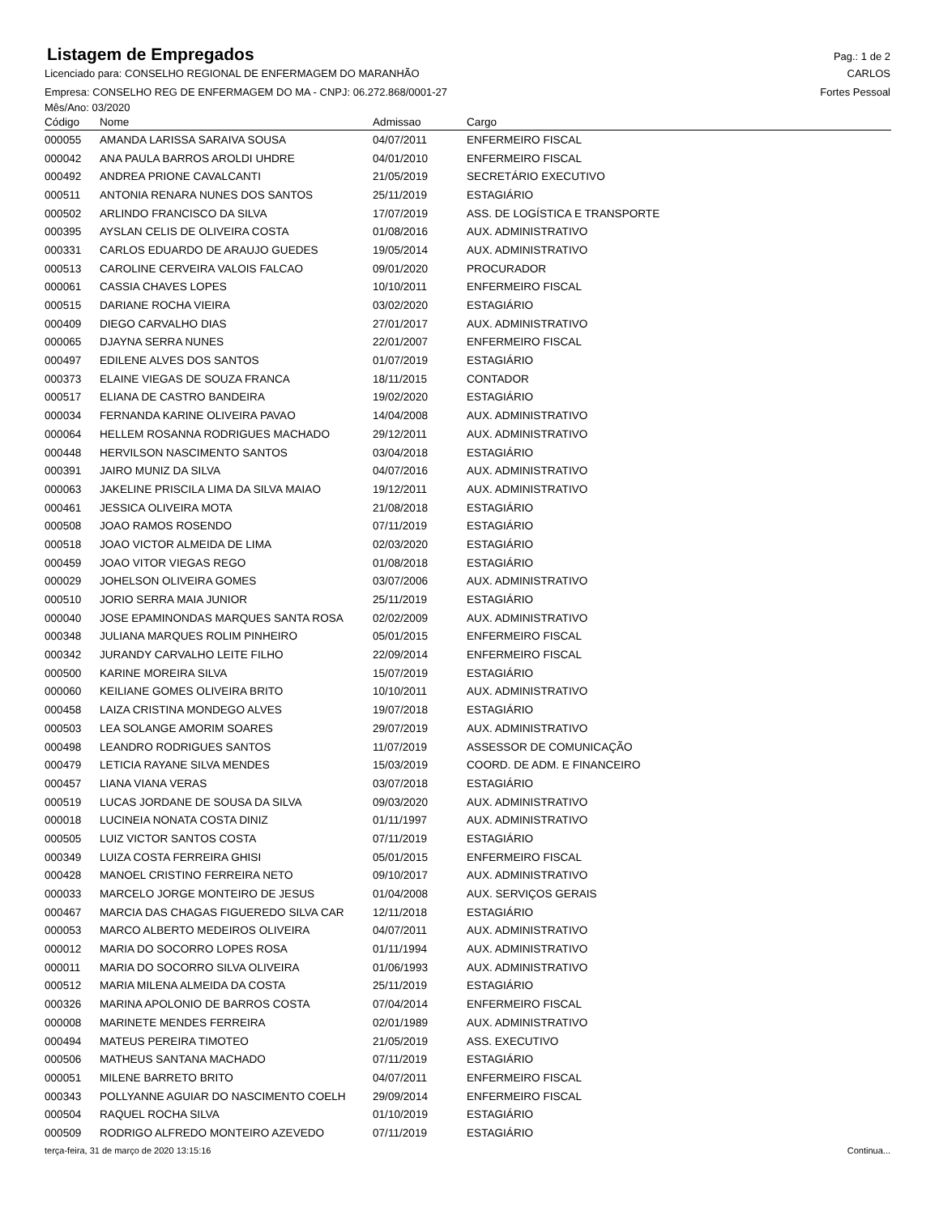Listagem de Empregados
Pag.: 1 de 2
Licenciado para: CONSELHO REGIONAL DE ENFERMAGEM DO MARANHÃO CARLOS
Empresa: CONSELHO REG DE ENFERMAGEM DO MA - CNPJ: 06.272.868/0001-27 Fortes Pessoal
Mês/Ano: 03/2020
| Código | Nome | Admissao | Cargo |
| --- | --- | --- | --- |
| 000055 | AMANDA LARISSA SARAIVA SOUSA | 04/07/2011 | ENFERMEIRO FISCAL |
| 000042 | ANA PAULA BARROS AROLDI UHDRE | 04/01/2010 | ENFERMEIRO FISCAL |
| 000492 | ANDREA PRIONE CAVALCANTI | 21/05/2019 | SECRETÁRIO EXECUTIVO |
| 000511 | ANTONIA RENARA NUNES DOS SANTOS | 25/11/2019 | ESTAGIÁRIO |
| 000502 | ARLINDO FRANCISCO DA SILVA | 17/07/2019 | ASS. DE LOGÍSTICA E TRANSPORTE |
| 000395 | AYSLAN CELIS DE OLIVEIRA COSTA | 01/08/2016 | AUX. ADMINISTRATIVO |
| 000331 | CARLOS EDUARDO DE ARAUJO GUEDES | 19/05/2014 | AUX. ADMINISTRATIVO |
| 000513 | CAROLINE CERVEIRA VALOIS FALCAO | 09/01/2020 | PROCURADOR |
| 000061 | CASSIA CHAVES LOPES | 10/10/2011 | ENFERMEIRO FISCAL |
| 000515 | DARIANE ROCHA VIEIRA | 03/02/2020 | ESTAGIÁRIO |
| 000409 | DIEGO CARVALHO DIAS | 27/01/2017 | AUX. ADMINISTRATIVO |
| 000065 | DJAYNA SERRA NUNES | 22/01/2007 | ENFERMEIRO FISCAL |
| 000497 | EDILENE ALVES DOS SANTOS | 01/07/2019 | ESTAGIÁRIO |
| 000373 | ELAINE VIEGAS DE SOUZA FRANCA | 18/11/2015 | CONTADOR |
| 000517 | ELIANA DE CASTRO BANDEIRA | 19/02/2020 | ESTAGIÁRIO |
| 000034 | FERNANDA KARINE OLIVEIRA PAVAO | 14/04/2008 | AUX. ADMINISTRATIVO |
| 000064 | HELLEM ROSANNA RODRIGUES MACHADO | 29/12/2011 | AUX. ADMINISTRATIVO |
| 000448 | HERVILSON NASCIMENTO SANTOS | 03/04/2018 | ESTAGIÁRIO |
| 000391 | JAIRO MUNIZ DA SILVA | 04/07/2016 | AUX. ADMINISTRATIVO |
| 000063 | JAKELINE PRISCILA LIMA DA SILVA MAIAO | 19/12/2011 | AUX. ADMINISTRATIVO |
| 000461 | JESSICA OLIVEIRA MOTA | 21/08/2018 | ESTAGIÁRIO |
| 000508 | JOAO RAMOS ROSENDO | 07/11/2019 | ESTAGIÁRIO |
| 000518 | JOAO VICTOR ALMEIDA DE LIMA | 02/03/2020 | ESTAGIÁRIO |
| 000459 | JOAO VITOR VIEGAS REGO | 01/08/2018 | ESTAGIÁRIO |
| 000029 | JOHELSON OLIVEIRA GOMES | 03/07/2006 | AUX. ADMINISTRATIVO |
| 000510 | JORIO SERRA MAIA JUNIOR | 25/11/2019 | ESTAGIÁRIO |
| 000040 | JOSE EPAMINONDAS MARQUES SANTA ROSA | 02/02/2009 | AUX. ADMINISTRATIVO |
| 000348 | JULIANA MARQUES ROLIM PINHEIRO | 05/01/2015 | ENFERMEIRO FISCAL |
| 000342 | JURANDY CARVALHO LEITE FILHO | 22/09/2014 | ENFERMEIRO FISCAL |
| 000500 | KARINE MOREIRA SILVA | 15/07/2019 | ESTAGIÁRIO |
| 000060 | KEILIANE GOMES OLIVEIRA BRITO | 10/10/2011 | AUX. ADMINISTRATIVO |
| 000458 | LAIZA CRISTINA MONDEGO ALVES | 19/07/2018 | ESTAGIÁRIO |
| 000503 | LEA SOLANGE AMORIM SOARES | 29/07/2019 | AUX. ADMINISTRATIVO |
| 000498 | LEANDRO RODRIGUES SANTOS | 11/07/2019 | ASSESSOR DE COMUNICAÇÃO |
| 000479 | LETICIA RAYANE SILVA MENDES | 15/03/2019 | COORD. DE ADM. E FINANCEIRO |
| 000457 | LIANA VIANA VERAS | 03/07/2018 | ESTAGIÁRIO |
| 000519 | LUCAS JORDANE DE SOUSA DA SILVA | 09/03/2020 | AUX. ADMINISTRATIVO |
| 000018 | LUCINEIA NONATA COSTA DINIZ | 01/11/1997 | AUX. ADMINISTRATIVO |
| 000505 | LUIZ VICTOR SANTOS COSTA | 07/11/2019 | ESTAGIÁRIO |
| 000349 | LUIZA COSTA FERREIRA GHISI | 05/01/2015 | ENFERMEIRO FISCAL |
| 000428 | MANOEL CRISTINO FERREIRA NETO | 09/10/2017 | AUX. ADMINISTRATIVO |
| 000033 | MARCELO JORGE MONTEIRO DE JESUS | 01/04/2008 | AUX. SERVIÇOS GERAIS |
| 000467 | MARCIA DAS CHAGAS FIGUEREDO SILVA CAR | 12/11/2018 | ESTAGIÁRIO |
| 000053 | MARCO ALBERTO MEDEIROS OLIVEIRA | 04/07/2011 | AUX. ADMINISTRATIVO |
| 000012 | MARIA DO SOCORRO LOPES ROSA | 01/11/1994 | AUX. ADMINISTRATIVO |
| 000011 | MARIA DO SOCORRO SILVA OLIVEIRA | 01/06/1993 | AUX. ADMINISTRATIVO |
| 000512 | MARIA MILENA ALMEIDA DA COSTA | 25/11/2019 | ESTAGIÁRIO |
| 000326 | MARINA APOLONIO DE BARROS COSTA | 07/04/2014 | ENFERMEIRO FISCAL |
| 000008 | MARINETE MENDES FERREIRA | 02/01/1989 | AUX. ADMINISTRATIVO |
| 000494 | MATEUS PEREIRA TIMOTEO | 21/05/2019 | ASS. EXECUTIVO |
| 000506 | MATHEUS SANTANA MACHADO | 07/11/2019 | ESTAGIÁRIO |
| 000051 | MILENE BARRETO BRITO | 04/07/2011 | ENFERMEIRO FISCAL |
| 000343 | POLLYANNE AGUIAR DO NASCIMENTO COELH | 29/09/2014 | ENFERMEIRO FISCAL |
| 000504 | RAQUEL ROCHA SILVA | 01/10/2019 | ESTAGIÁRIO |
| 000509 | RODRIGO ALFREDO MONTEIRO AZEVEDO | 07/11/2019 | ESTAGIÁRIO |
terça-feira, 31 de março de 2020 13:15:16 Continua...